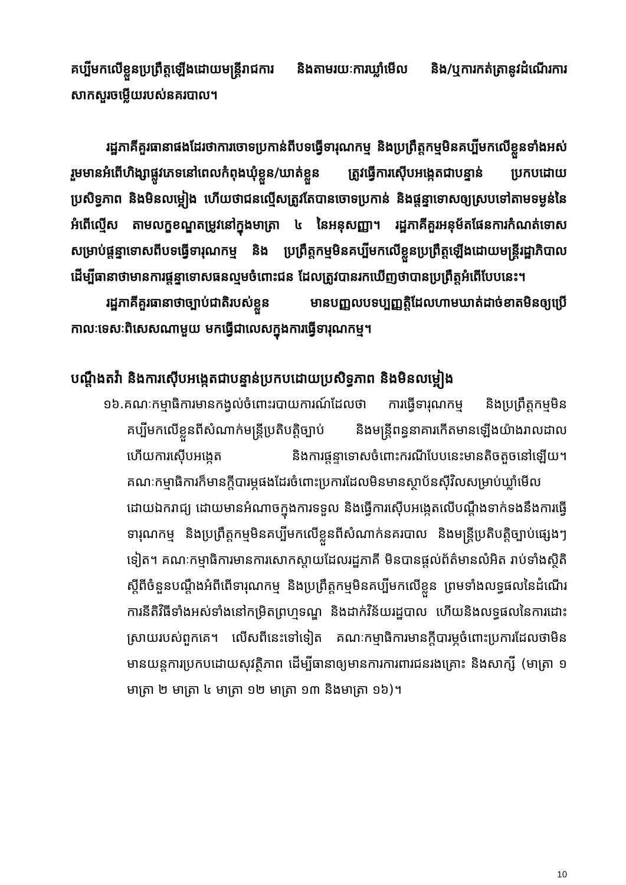គប្បីមកលើខ្លួនប្រព្រឹត្តឡើងដោយមន្ត្រីរាជការ និងតាមរយៈការឃ្លាំមើល និង/ឬការកត់ត្រានូវដំណើរការសាកសួរចម្លើយរបស់នគរបាល។
រដ្ឋភាគីគួរធានាផងដែរថាការចោទប្រកាន់ពីបទធ្វើទារុណកម្ម និងប្រព្រឹត្តកម្មមិនគប្បីមកលើខ្លួនទាំងអស់ រួមមានអំពើហិង្សាផ្លូវភេទនៅពេលកំពុងឃុំខ្លួន/ឃាត់ខ្លួន ត្រូវធ្វើការស៊ើបអង្កេតជាបន្ទាន់ ប្រកបដោយប្រសិទ្ធភាព និងមិនលម្អៀង ហើយថាជនល្មើសត្រូវតែបានចោទប្រកាន់ និងផ្តន្ទាទោសឲ្យស្របទៅតាមទម្ងន់នៃអំពើល្មើស តាមលក្ខខណ្ឌតម្រូវនៅក្នុងមាត្រា ៤ នៃអនុសញ្ញា។ រដ្ឋភាគីគួរអនុម័តផែនការកំណត់ទោសសម្រាប់ផ្តន្ទាទោសពីបទធ្វើទារុណកម្ម និង ប្រព្រឹត្តកម្មមិនគប្បីមកលើខ្លួនប្រព្រឹត្តឡើងដោយមន្ត្រីរដ្ឋាភិបាល ដើម្បីធានាថាមានការផ្តន្ទាទោសធនល្មមចំពោះជន ដែលត្រូវបានរកឃើញថាបានប្រព្រឹត្តអំពើបែបនេះ។
រដ្ឋភាគីគួរធានាថាច្បាប់ជាតិរបស់ខ្លួន មានបញ្ញលបទប្បញ្ញត្តិដែលហាមឃាត់ដាច់ខាតមិនឲ្យប្រើកាលៈទេសៈពិសេសណាមួយ មកធ្វើជាលេសក្នុងការធ្វើទារុណកម្ម។
បណ្តឹងតវ៉ា និងការស៊ើបអង្កេតជាបន្ទាន់ប្រកបដោយប្រសិទ្ធភាព និងមិនលម្អៀង
១៦.គណៈកម្មាធិការមានកង្វល់ចំពោះរបាយការណ៍ដែលថា ការធ្វើទារុណកម្ម និងប្រព្រឹត្តកម្មមិនគប្បីមកលើខ្លួនពីសំណាក់មន្ត្រីប្រតិបត្តិច្បាប់ និងមន្ត្រីពន្ធនាគារកើតមានឡើងយ៉ាងរាលដាល ហើយការស៊ើបអង្កេត និងការផ្តន្ទាទោសចំពោះករណីបែបនេះមានតិចតួចនៅឡើយ។ គណៈកម្មាធិការក៏មានក្តីបារម្ភផងដែរចំពោះប្រការដែលមិនមានស្ថាប័នស៊ីវិលសម្រាប់ឃ្លាំមើលដោយឯករាជ្យ ដោយមានអំណាចក្នុងការទទួល និងធ្វើការស៊ើបអង្កេតលើបណ្តឹងទាក់ទងនឹងការធ្វើទារុណកម្ម និងប្រព្រឹត្តកម្មមិនគប្បីមកលើខ្លួនពីសំណាក់នគរបាល និងមន្ត្រីប្រតិបត្តិច្បាប់ផ្សេងៗទៀត។ គណៈកម្មាធិការមានការសោកស្តាយដែលរដ្ឋភាគី មិនបានផ្តល់ព័ត៌មានលំអិត រាប់ទាំងស្ថិតិស្តីពីចំនួនបណ្តឹងអំពីពើទារុណកម្ម និងប្រព្រឹត្តកម្មមិនគប្បីមកលើខ្លួន ព្រមទាំងលទ្ធផលនៃដំណើរការនីតិវិធីទាំងអស់ទាំងនៅកម្រិតព្រហ្មទណ្ឌ និងដាក់វិន័យរដ្ឋបាល ហើយនិងលទ្ធផលនៃការដោះស្រាយរបស់ពួកគេ។ លើសពីនេះទៅទៀត គណៈកម្មាធិការមានក្តីបារម្ភចំពោះប្រការដែលថាមិនមានយន្តការប្រកបដោយសុវត្ថិភាព ដើម្បីធានាឲ្យមានការការពារជនរងគ្រោះ និងសាក្សី (មាត្រា ១ មាត្រា ២ មាត្រា ៤ មាត្រា ១២ មាត្រា ១៣ និងមាត្រា ១៦)។
10